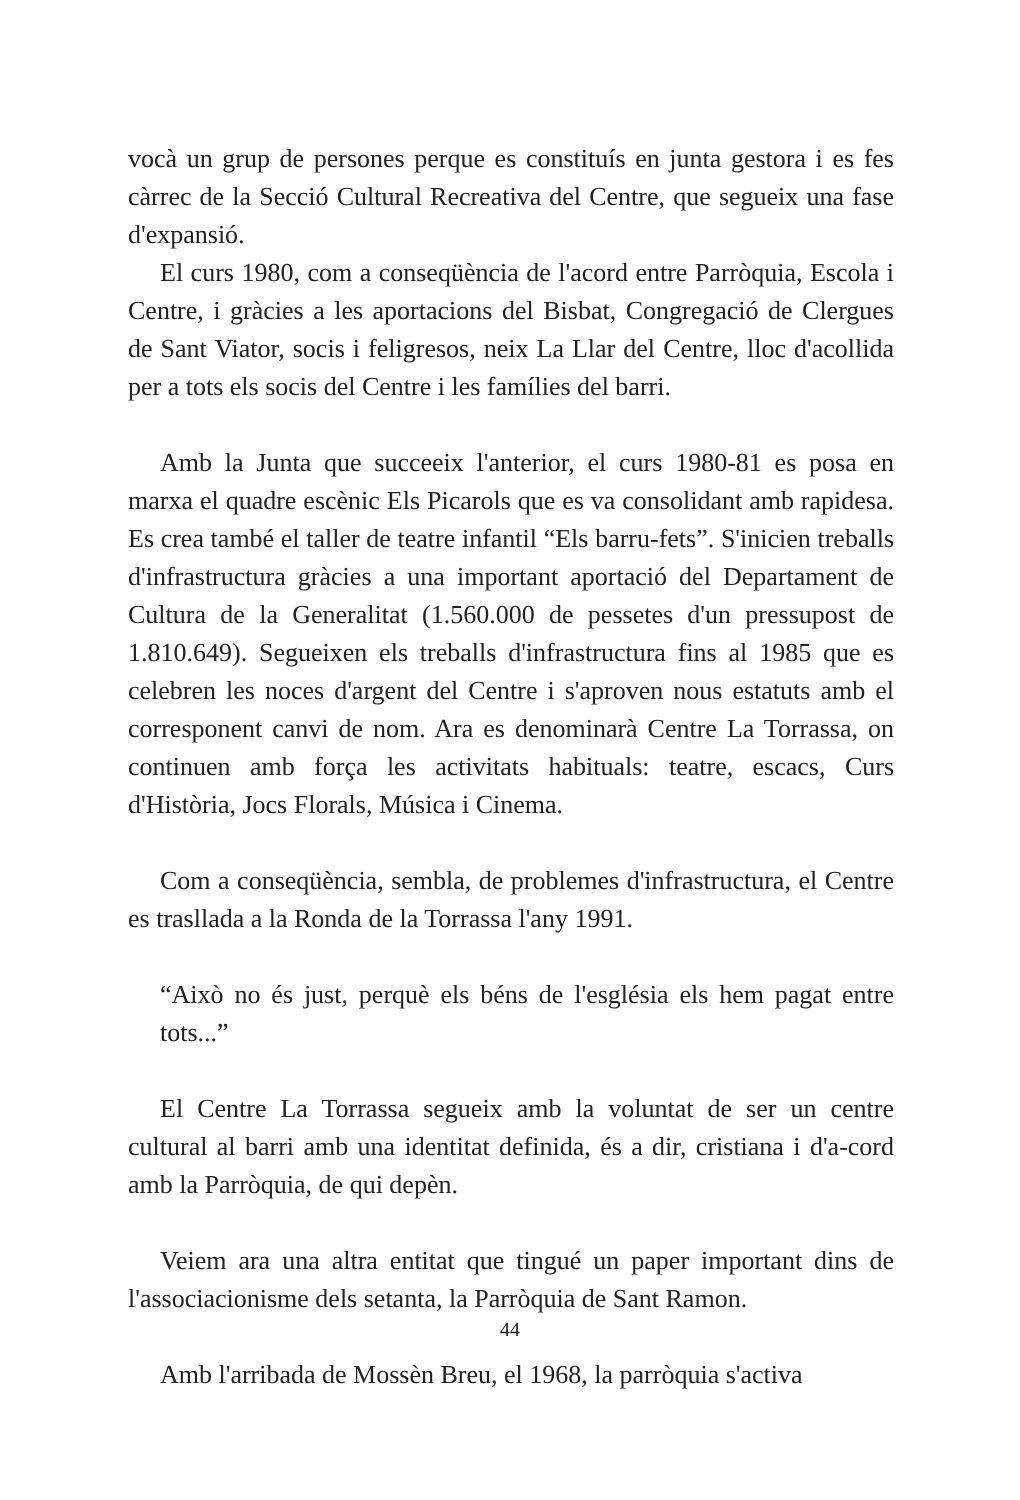vocà un grup de persones perque es constituís en junta gestora i es fes càrrec de la Secció Cultural Recreativa del Centre, que segueix una fase d'expansió.
El curs 1980, com a conseqüència de l'acord entre Parròquia, Escola i Centre, i gràcies a les aportacions del Bisbat, Congregació de Clergues de Sant Viator, socis i feligresos, neix La Llar del Centre, lloc d'acollida per a tots els socis del Centre i les famílies del barri.
Amb la Junta que succeeix l'anterior, el curs 1980-81 es posa en marxa el quadre escènic Els Picarols que es va consolidant amb rapidesa. Es crea també el taller de teatre infantil “Els barru-fets”. S'inicien treballs d'infrastructura gràcies a una important aportació del Departament de Cultura de la Generalitat (1.560.000 de pessetes d'un pressupost de 1.810.649). Segueixen els treballs d'infrastructura fins al 1985 que es celebren les noces d'argent del Centre i s'aproven nous estatuts amb el corresponent canvi de nom. Ara es denominarà Centre La Torrassa, on continuen amb força les activitats habituals: teatre, escacs, Curs d'Història, Jocs Florals, Música i Cinema.
Com a conseqüència, sembla, de problemes d'infrastructura, el Centre es trasllada a la Ronda de la Torrassa l'any 1991.
“Això no és just, perquè els béns de l'església els hem pagat entre tots...”
El Centre La Torrassa segueix amb la voluntat de ser un centre cultural al barri amb una identitat definida, és a dir, cristiana i d'a-cord amb la Parròquia, de qui depèn.
Veiem ara una altra entitat que tingué un paper important dins de l'associacionisme dels setanta, la Parròquia de Sant Ramon.
Amb l'arribada de Mossèn Breu, el 1968, la parròquia s'activa
44